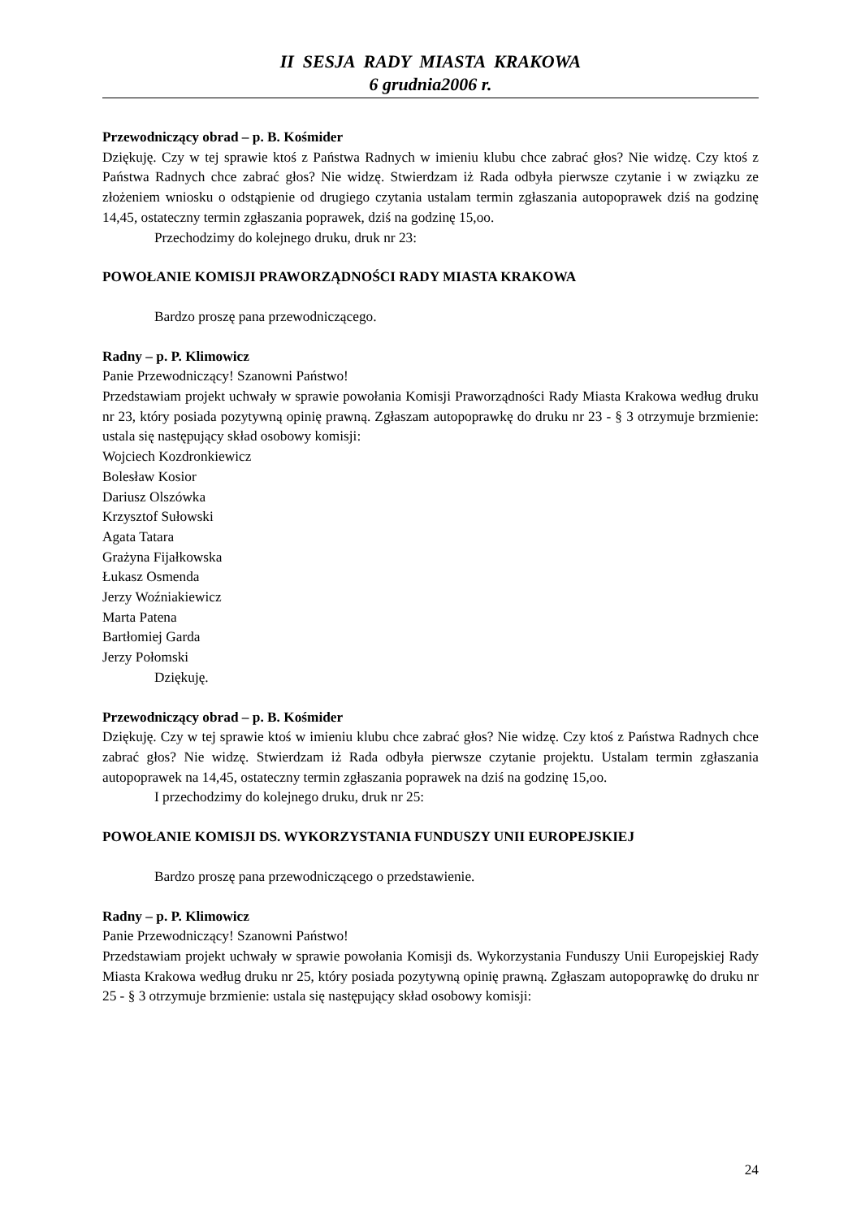II SESJA RADY MIASTA KRAKOWA
6 grudnia2006 r.
Przewodniczący obrad – p. B. Kośmider
Dziękuję. Czy w tej sprawie ktoś z Państwa Radnych w imieniu klubu chce zabrać głos? Nie widzę. Czy ktoś z Państwa Radnych chce zabrać głos? Nie widzę. Stwierdzam iż Rada odbyła pierwsze czytanie i w związku ze złożeniem wniosku o odstąpienie od drugiego czytania ustalam termin zgłaszania autopoprawek dziś na godzinę 14,45, ostateczny termin zgłaszania poprawek, dziś na godzinę 15,oo.
Przechodzimy do kolejnego druku, druk nr 23:
POWOŁANIE KOMISJI PRAWORZĄDNOŚCI RADY MIASTA KRAKOWA
Bardzo proszę pana przewodniczącego.
Radny – p. P. Klimowicz
Panie Przewodniczący! Szanowni Państwo!
Przedstawiam projekt uchwały w sprawie powołania Komisji Praworządności Rady Miasta Krakowa według druku nr 23, który posiada pozytywną opinię prawną. Zgłaszam autopoprawkę do druku nr 23 - § 3 otrzymuje brzmienie: ustala się następujący skład osobowy komisji:
Wojciech Kozdronkiewicz
Bolesław Kosior
Dariusz Olszówka
Krzysztof Sułowski
Agata Tatara
Grażyna Fijałkowska
Łukasz Osmenda
Jerzy Woźniakiewicz
Marta Patena
Bartłomiej Garda
Jerzy Połomski
Dziękuję.
Przewodniczący obrad – p. B. Kośmider
Dziękuję. Czy w tej sprawie ktoś w imieniu klubu chce zabrać głos? Nie widzę. Czy ktoś z Państwa Radnych chce zabrać głos? Nie widzę. Stwierdzam iż Rada odbyła pierwsze czytanie projektu. Ustalam termin zgłaszania autopoprawek na 14,45, ostateczny termin zgłaszania poprawek na dziś na godzinę 15,oo.
I przechodzimy do kolejnego druku, druk nr 25:
POWOŁANIE KOMISJI DS. WYKORZYSTANIA FUNDUSZY UNII EUROPEJSKIEJ
Bardzo proszę pana przewodniczącego o przedstawienie.
Radny – p. P. Klimowicz
Panie Przewodniczący! Szanowni Państwo!
Przedstawiam projekt uchwały w sprawie powołania Komisji ds. Wykorzystania Funduszy Unii Europejskiej Rady Miasta Krakowa według druku nr 25, który posiada pozytywną opinię prawną. Zgłaszam autopoprawkę do druku nr 25 - § 3 otrzymuje brzmienie: ustala się następujący skład osobowy komisji:
24